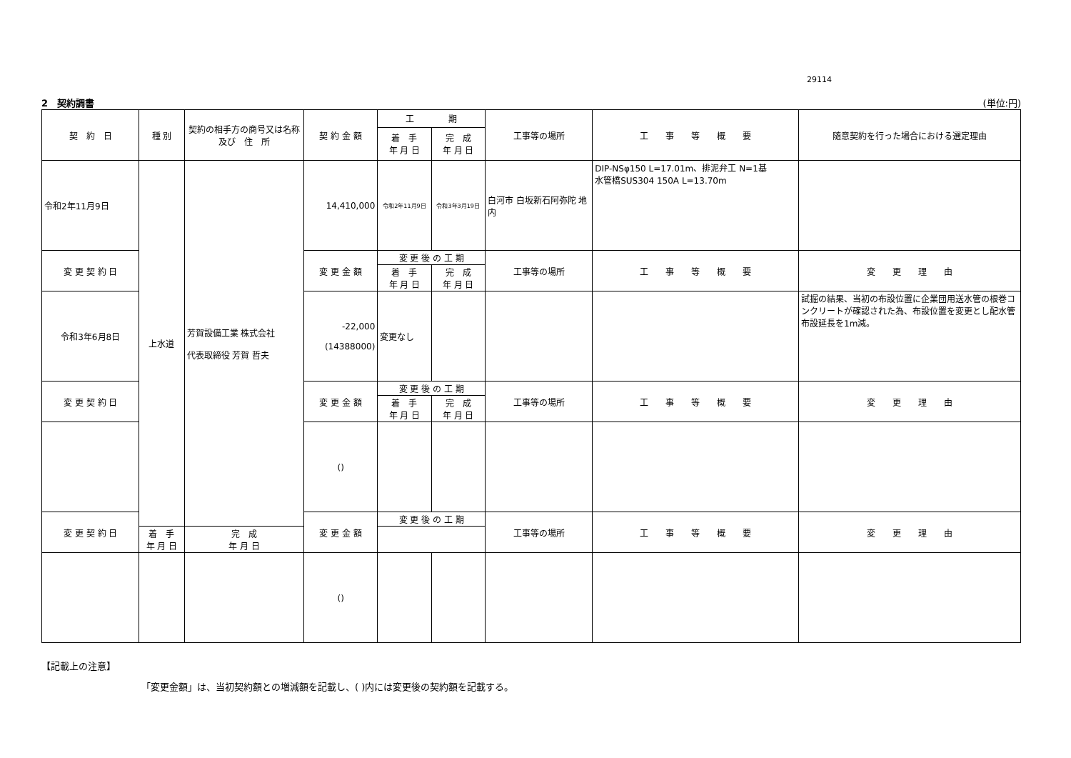29114
2　契約調書 (単位:円)
| 契 約 日 | 種 別 | 契約の相手方の商号又は名称及び 住 所 | 契 約 金 額 | 工 期 | | 工事等の場所 | 工 事 等 概 要 | 随意契約を行った場合における選定理由 |
| | | | | 着 手 年 月 日 | 完 成 年 月 日 | | | |
| 令和2年11月9日 | 上水道 | 芳賀設備工業 株式会社 代表取締役 芳賀 哲夫 | 14,410,000 | 令和2年11月9日 | 令和3年3月19日 | 白河市 白坂新石阿弥陀 地内 | DIP-NSφ150 L=17.01m、排泥弁工 N=1基 水管橋SUS304 150A L=13.70m | |
| 変 更 契 約 日 | | | 変 更 金 額 | 変 更 後 の 工 期 | | 工事等の場所 | 工 事 等 概 要 | 変 更 理 由 |
| | | | | 着 手 年 月 日 | 完 成 年 月 日 | | | |
| 令和3年6月8日 | | | -22,000 (14388000) | 変更なし | | | | 試掘の結果、当初の布設位置に企業団用送水管の根巻コンクリートが確認された為、布設位置を変更とし配水管布設延長を1m減。 |
| 変 更 契 約 日 | | | 変 更 金 額 | 変 更 後 の 工 期 | | 工事等の場所 | 工 事 等 概 要 | 変 更 理 由 |
| | | | | 着 手 年 月 日 | 完 成 年 月 日 | | | |
| | | | () | | | | | |
| 変 更 契 約 日 | | | 変 更 金 額 | 変 更 後 の 工 期 | | 工事等の場所 | 工 事 等 概 要 | 変 更 理 由 |
| | 着 手 年 月 日 | 完 成 年 月 日 | | | | | | |
| | | | () | | | | | |
【記載上の注意】
「変更金額」は、当初契約額との増減額を記載し、( )内には変更後の契約額を記載する。